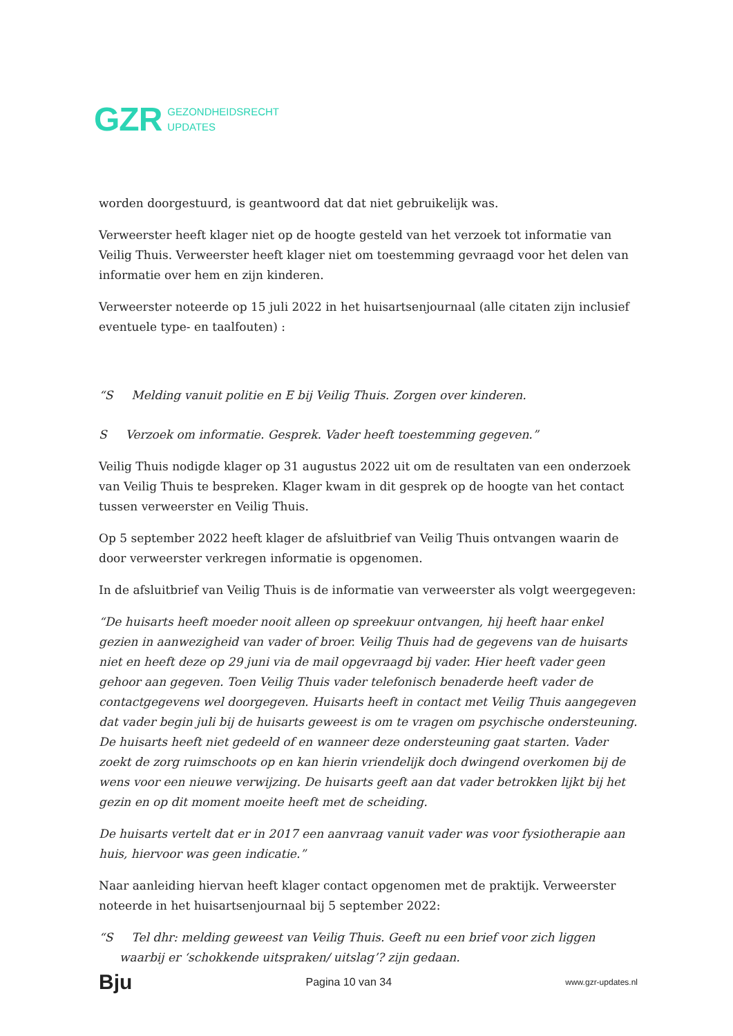GZR GEZONDHEIDSRECHT
UPDATES
worden doorgestuurd, is geantwoord dat dat niet gebruikelijk was.
Verweerster heeft klager niet op de hoogte gesteld van het verzoek tot informatie van Veilig Thuis. Verweerster heeft klager niet om toestemming gevraagd voor het delen van informatie over hem en zijn kinderen.
Verweerster noteerde op 15 juli 2022 in het huisartsenjournaal (alle citaten zijn inclusief eventuele type- en taalfouten) :
“S Melding vanuit politie en E bij Veilig Thuis. Zorgen over kinderen.
S Verzoek om informatie. Gesprek. Vader heeft toestemming gegeven.”
Veilig Thuis nodigde klager op 31 augustus 2022 uit om de resultaten van een onderzoek van Veilig Thuis te bespreken. Klager kwam in dit gesprek op de hoogte van het contact tussen verweerster en Veilig Thuis.
Op 5 september 2022 heeft klager de afsluitbrief van Veilig Thuis ontvangen waarin de door verweerster verkregen informatie is opgenomen.
In de afsluitbrief van Veilig Thuis is de informatie van verweerster als volgt weergegeven:
“De huisarts heeft moeder nooit alleen op spreekuur ontvangen, hij heeft haar enkel gezien in aanwezigheid van vader of broer. Veilig Thuis had de gegevens van de huisarts niet en heeft deze op 29 juni via de mail opgevraagd bij vader. Hier heeft vader geen gehoor aan gegeven. Toen Veilig Thuis vader telefonisch benaderde heeft vader de contactgegevens wel doorgegeven. Huisarts heeft in contact met Veilig Thuis aangegeven dat vader begin juli bij de huisarts geweest is om te vragen om psychische ondersteuning. De huisarts heeft niet gedeeld of en wanneer deze ondersteuning gaat starten. Vader zoekt de zorg ruimschoots op en kan hierin vriendelijk doch dwingend overkomen bij de wens voor een nieuwe verwijzing. De huisarts geeft aan dat vader betrokken lijkt bij het gezin en op dit moment moeite heeft met de scheiding.
De huisarts vertelt dat er in 2017 een aanvraag vanuit vader was voor fysiotherapie aan huis, hiervoor was geen indicatie.”
Naar aanleiding hiervan heeft klager contact opgenomen met de praktijk. Verweerster noteerde in het huisartsenjournaal bij 5 september 2022:
“S Tel dhr: melding geweest van Veilig Thuis. Geeft nu een brief voor zich liggen waarbij er ‘schokkende uitspraken/ uitslag’? zijn gedaan.
Bju Pagina 10 van 34 www.gzr-updates.nl